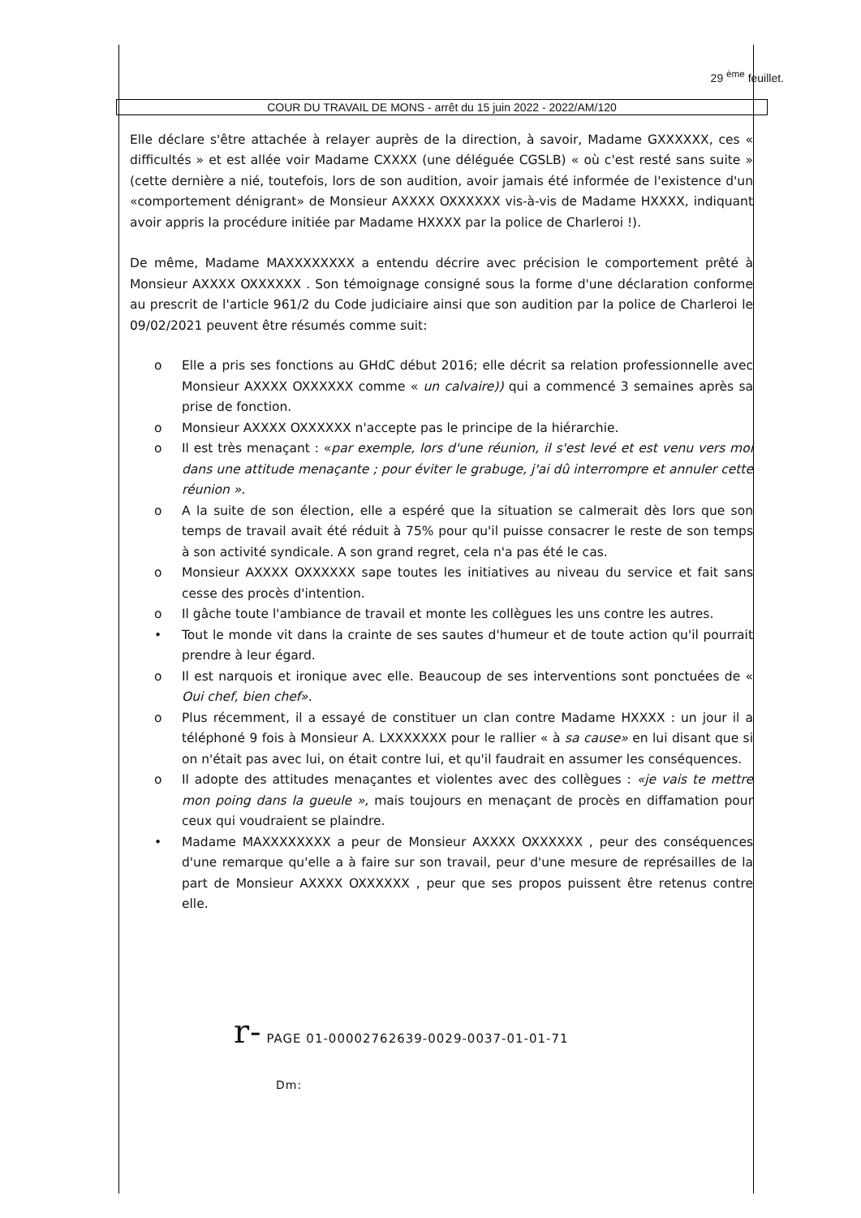29 <sup>ème</sup> feuillet.
COUR DU TRAVAIL DE MONS - arrêt du 15 juin 2022 - 2022/AM/120
Elle déclare s'être attachée à relayer auprès de la direction, à savoir, Madame GXXXXXX, ces « difficultés » et est allée voir Madame CXXXX (une déléguée CGSLB) « où c'est resté sans suite » (cette dernière a nié, toutefois, lors de son audition, avoir jamais été informée de l'existence d'un «comportement dénigrant» de Monsieur AXXXX OXXXXXX vis-à-vis de Madame HXXXX, indiquant avoir appris la procédure initiée par Madame HXXXX par la police de Charleroi !).
De même, Madame MAXXXXXXXX a entendu décrire avec précision le comportement prêté à Monsieur AXXXX OXXXXXX . Son témoignage consigné sous la forme d'une déclaration conforme au prescrit de l'article 961/2 du Code judiciaire ainsi que son audition par la police de Charleroi le 09/02/2021 peuvent être résumés comme suit:
o Elle a pris ses fonctions au GHdC début 2016; elle décrit sa relation professionnelle avec Monsieur AXXXX OXXXXXX comme « un calvaire)) qui a commencé 3 semaines après sa prise de fonction.
o Monsieur AXXXX OXXXXXX n'accepte pas le principe de la hiérarchie.
o Il est très menaçant : «par exemple, lors d'une réunion, il s'est levé et est venu vers moi dans une attitude menaçante ; pour éviter le grabuge, j'ai dû interrompre et annuler cette réunion ».
o A la suite de son élection, elle a espéré que la situation se calmerait dès lors que son temps de travail avait été réduit à 75% pour qu'il puisse consacrer le reste de son temps à son activité syndicale. A son grand regret, cela n'a pas été le cas.
o Monsieur AXXXX OXXXXXX sape toutes les initiatives au niveau du service et fait sans cesse des procès d'intention.
o Il gâche toute l'ambiance de travail et monte les collègues les uns contre les autres.
• Tout le monde vit dans la crainte de ses sautes d'humeur et de toute action qu'il pourrait prendre à leur égard.
o Il est narquois et ironique avec elle. Beaucoup de ses interventions sont ponctuées de « Oui chef, bien chef».
o Plus récemment, il a essayé de constituer un clan contre Madame HXXXX : un jour il a téléphoné 9 fois à Monsieur A. LXXXXXXX pour le rallier « à sa cause» en lui disant que si on n'était pas avec lui, on était contre lui, et qu'il faudrait en assumer les conséquences.
o Il adopte des attitudes menaçantes et violentes avec des collègues : «je vais te mettre mon poing dans la gueule », mais toujours en menaçant de procès en diffamation pour ceux qui voudraient se plaindre.
• Madame MAXXXXXXXX a peur de Monsieur AXXXX OXXXXXX , peur des conséquences d'une remarque qu'elle a à faire sur son travail, peur d'une mesure de représailles de la part de Monsieur AXXXX OXXXXXX , peur que ses propos puissent être retenus contre elle.
r- PAGE 01-00002762639-0029-0037-01-01-71
Dm: